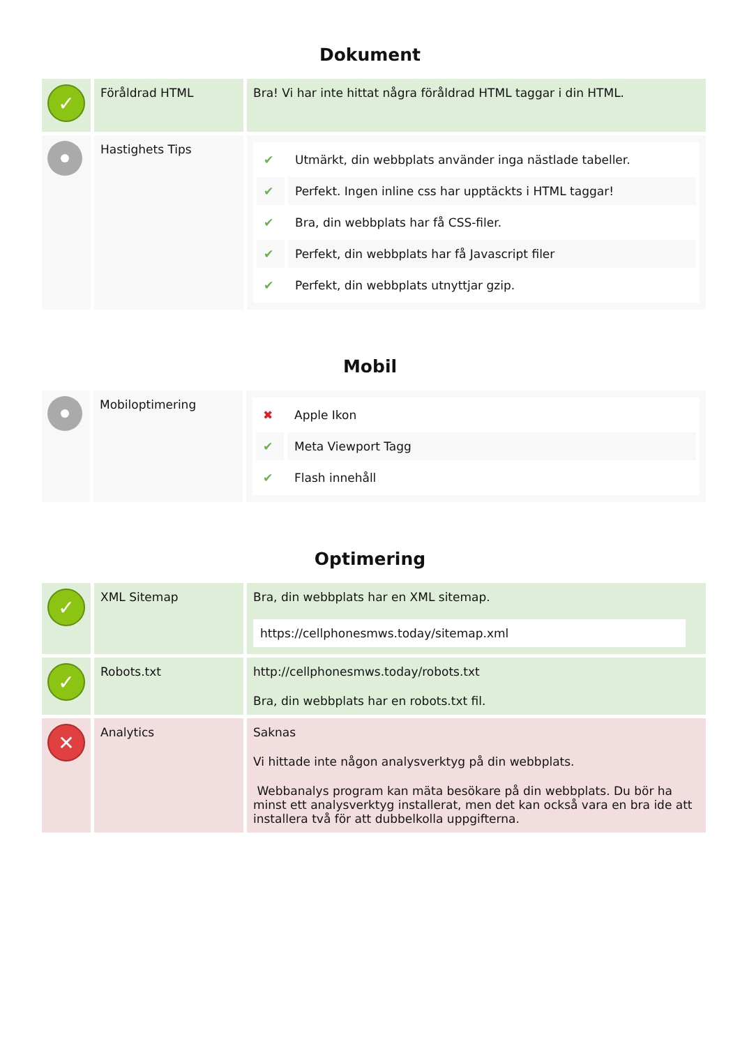Dokument
| ✓ | Föråldrad HTML | Bra! Vi har inte hittat några föråldrad HTML taggar i din HTML. |
| | Hastighets Tips | / ✔ / Utmärkt, din webbplats använder inga nästlade tabeller. / / ✔ / Perfekt. Ingen inline css har upptäckts i HTML taggar! / / ✔ / Bra, din webbplats har få CSS-filer. / / ✔ / Perfekt, din webbplats har få Javascript filer / / ✔ / Perfekt, din webbplats utnyttjar gzip. / |
Mobil
| | Mobiloptimering | / ✖ / Apple Ikon / / ✔ / Meta Viewport Tagg / / ✔ / Flash innehåll / |
Optimering
| ✓ | XML Sitemap | Bra, din webbplats har en XML sitemap. https://cellphonesmws.today/sitemap.xml |
| ✓ | Robots.txt | http://cellphonesmws.today/robots.txt Bra, din webbplats har en robots.txt fil. |
| ✕ | Analytics | Saknas Vi hittade inte någon analysverktyg på din webbplats. Webbanalys program kan mäta besökare på din webbplats. Du bör ha minst ett analysverktyg installerat, men det kan också vara en bra ide att installera två för att dubbelkolla uppgifterna. |